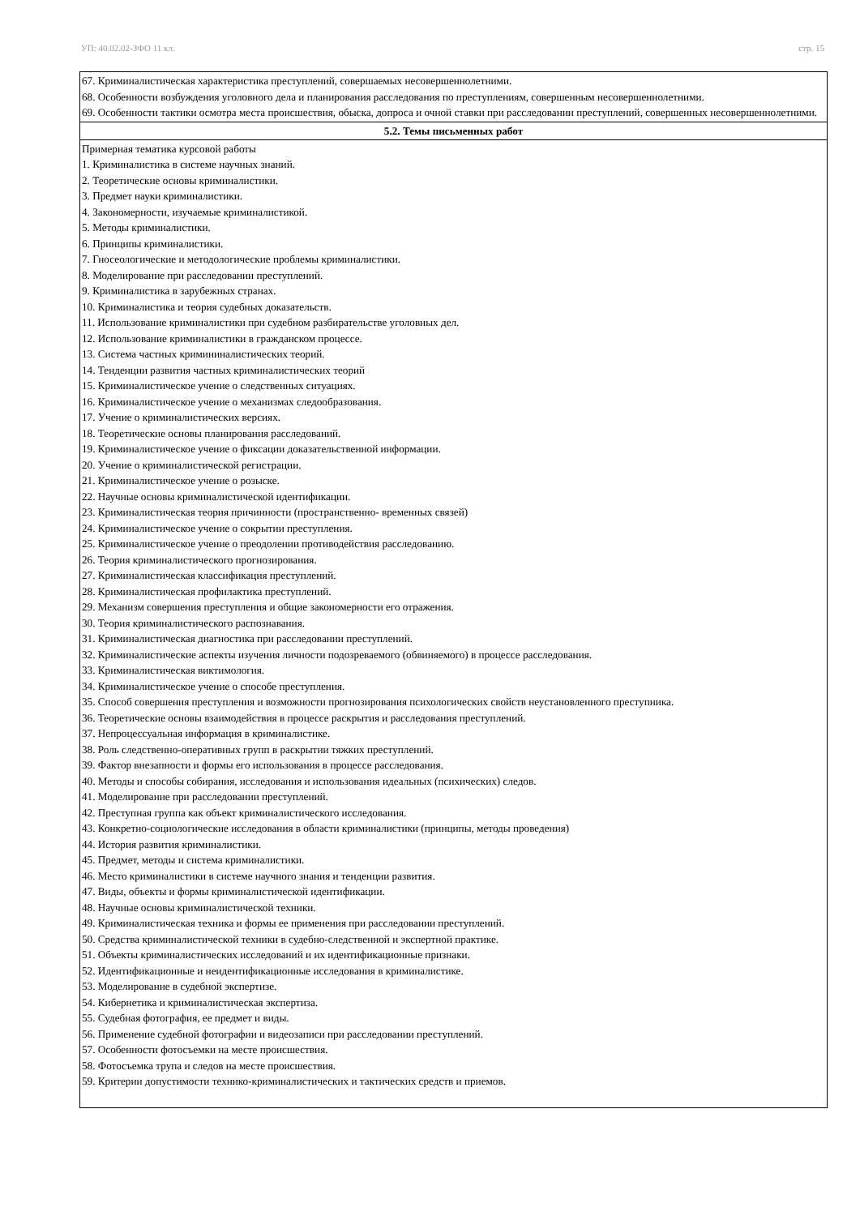УП: 40.02.02-ЗФО 11 кл. стр. 15
| 67. Криминалистическая характеристика преступлений, совершаемых несовершеннолетними. 68. Особенности возбуждения уголовного дела и планирования расследования по преступлениям, совершенным несовершеннолетними. 69. Особенности тактики осмотра места происшествия, обыска, допроса и очной ставки при расследовании преступлений, совершенных несовершеннолетними. |
| 5.2. Темы письменных работ |
| Примерная тематика курсовой работы 1. Криминалистика в системе научных знаний. 2. Теоретические основы криминалистики. 3. Предмет науки криминалистики. 4. Закономерности, изучаемые криминалистикой. 5. Методы криминалистики. 6. Принципы криминалистики. 7. Гносеологические и методологические проблемы криминалистики. 8. Моделирование при расследовании преступлений. 9. Криминалистика в зарубежных странах. 10. Криминалистика и теория судебных доказательств. 11. Использование криминалистики при судебном разбирательстве уголовных дел. 12. Использование криминалистики в гражданском процессе. 13. Система частных крими­ниналистических теорий. 14. Тенденции развития частных криминалистических теорий 15. Криминалистическое учение о следственных ситуациях. 16. Криминалистическое учение о механизмах следообразования. 17. Учение о криминалистических версиях. 18. Теоретические основы планирования расследований. 19. Криминалистическое учение о фиксации доказательственной информации. 20. Учение о криминалистической регистрации. 21. Криминалистическое учение о розыске. 22. Научные основы криминалистической идентификации. 23. Криминалистическая теория причинности (пространственно- временных связей) 24. Криминалистическое учение о сокрытии преступления. 25. Криминалистическое учение о преодолении противодействия расследованию. 26. Теория криминалистического прогнозирования. 27. Криминалистическая классификация преступлений. 28. Криминалистическая профилактика преступлений. 29. Механизм совершения преступления и общие закономерности его отражения. 30. Теория криминалистического распознавания. 31. Криминалистическая диагностика при расследовании преступлений. 32. Криминалистические аспекты изучения личности подозреваемого (обвиняемого) в процессе расследования. 33. Криминалистическая виктимология. 34. Криминалистическое учение о способе преступления. 35. Способ совершения преступления и возможности прогнозирования психологических свойств неустановленного преступника. 36. Теоретические основы взаимодействия в процессе раскрытия и расследования преступлений. 37. Непроцессуальная информация в криминалистике. 38. Роль следственно-оперативных групп в раскрытии тяжких преступлений. 39. Фактор внезапности и формы его использования в процессе расследования. 40. Методы и способы собирания, исследования и использования идеальных (психических) следов. 41. Моделирование при расследовании преступлений. 42. Преступная группа как объект криминалистического исследования. 43. Конкретно-социологические исследования в области криминалистики (принципы, методы проведения) 44. История развития криминалистики. 45. Предмет, методы и система криминалистики. 46. Место криминалистики в системе научного знания и тенденции развития. 47. Виды, объекты и формы криминалистической идентификации. 48. Научные основы криминалистической техники. 49. Криминалистическая техника и формы ее применения при расследовании преступлений. 50. Средства криминалистической техники в судебно-следственной и экспертной практике. 51. Объекты криминалистических исследований и их идентификационные признаки. 52. Идентификационные и неидентификационные исследования в криминалистике. 53. Моделирование в судебной экспертизе. 54. Кибернетика и криминалистическая экспертиза. 55. Судебная фотография, ее предмет и виды. 56. Применение судебной фотографии и видеозаписи при расследовании преступлений. 57. Особенности фотосъемки на месте происшествия. 58. Фотосъемка трупа и следов на месте происшествия. 59. Критерии допустимости технико-криминалистических и тактических средств и приемов. |